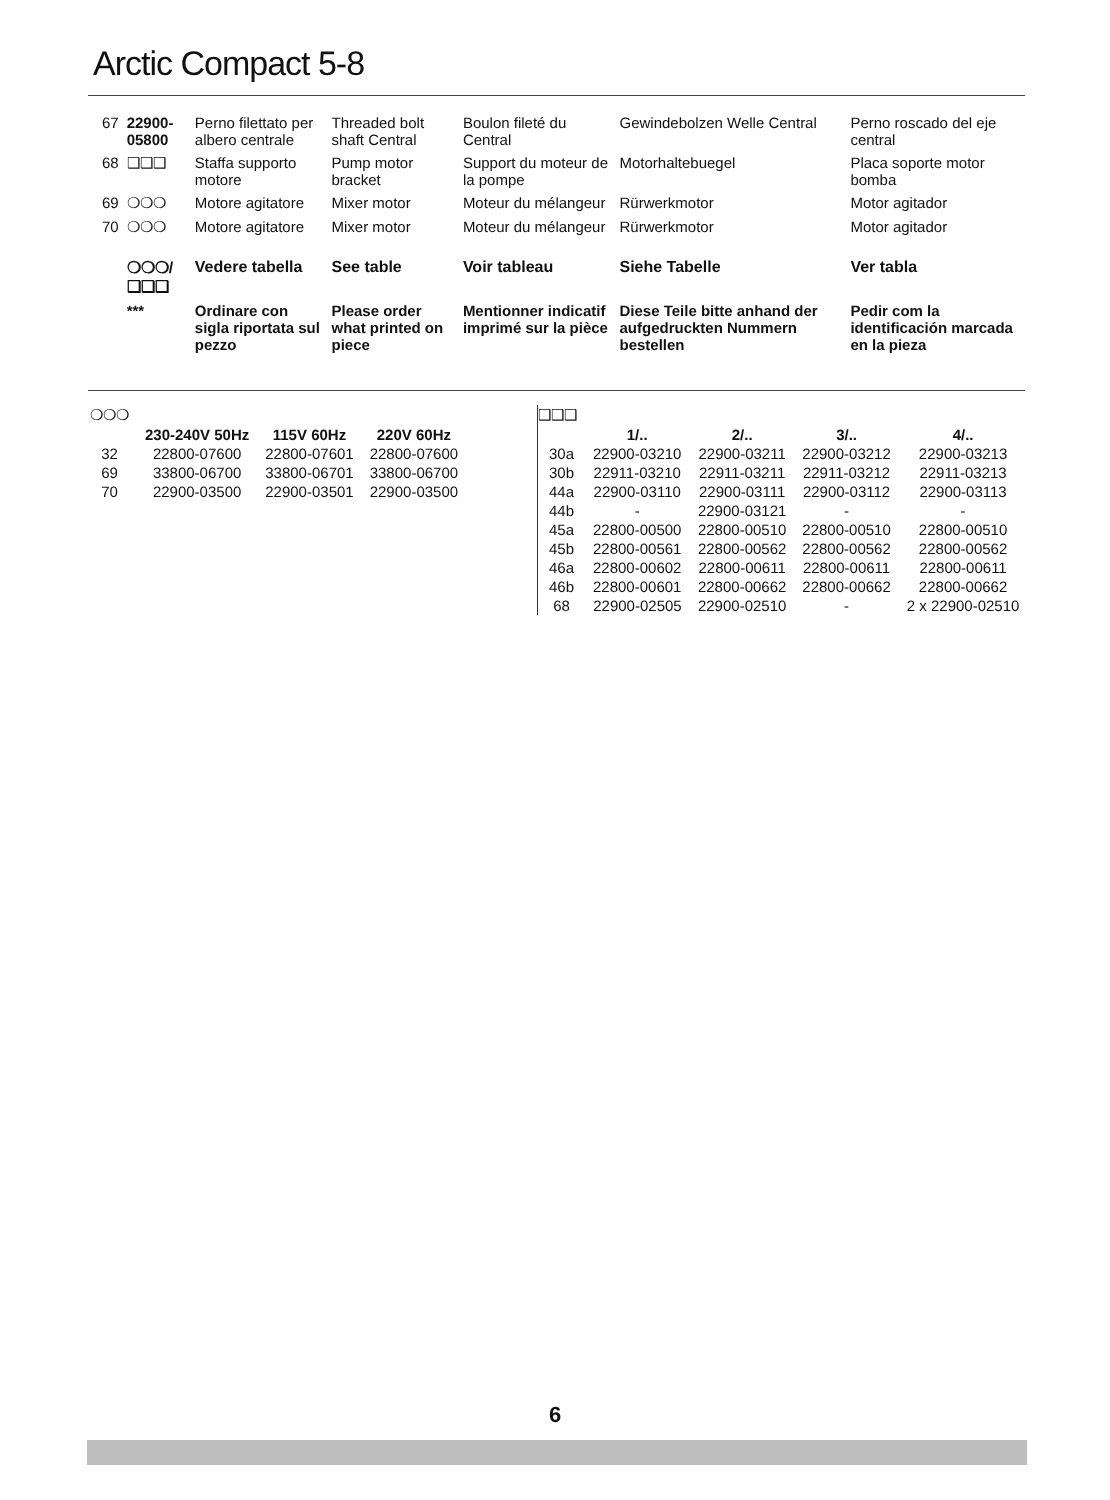Arctic Compact 5-8
| 67 | 22900-05800 | Perno filettato per albero centrale | Threaded bolt shaft Central | Boulon fileté du Central | Gewindebolzen Welle Central | Perno roscado del eje central |
| 68 | ❑❑❑ | Staffa supporto motore | Pump motor bracket | Support du moteur de la pompe | Motorhaltebuegel | Placa soporte motor bomba |
| 69 | ❍❍❍ | Motore agitatore | Mixer motor | Moteur du mélangeur | Rürwerkmotor | Motor agitador |
| 70 | ❍❍❍ | Motore agitatore | Mixer motor | Moteur du mélangeur | Rürwerkmotor | Motor agitador |
| | ❍❍❍/❑❑❑ | Vedere tabella | See table | Voir tableau | Siehe Tabelle | Ver tabla |
| | *** | Ordinare con sigla riportata sul pezzo | Please order what printed on piece | Mentionner indicatif imprimé sur la pièce | Diese Teile bitte anhand der aufgedruckten Nummern bestellen | Pedir com la identificación marcada en la pieza |
| ❍❍❍ | | | |
| | 230-240V 50Hz | 115V 60Hz | 220V 60Hz |
| 32 | 22800-07600 | 22800-07601 | 22800-07600 |
| 69 | 33800-06700 | 33800-06701 | 33800-06700 |
| 70 | 22900-03500 | 22900-03501 | 22900-03500 |
| ❑❑❑ | | | | |
| | 1/.. | 2/.. | 3/.. | 4/.. |
| 30a | 22900-03210 | 22900-03211 | 22900-03212 | 22900-03213 |
| 30b | 22911-03210 | 22911-03211 | 22911-03212 | 22911-03213 |
| 44a | 22900-03110 | 22900-03111 | 22900-03112 | 22900-03113 |
| 44b | - | 22900-03121 | - | - |
| 45a | 22800-00500 | 22800-00510 | 22800-00510 | 22800-00510 |
| 45b | 22800-00561 | 22800-00562 | 22800-00562 | 22800-00562 |
| 46a | 22800-00602 | 22800-00611 | 22800-00611 | 22800-00611 |
| 46b | 22800-00601 | 22800-00662 | 22800-00662 | 22800-00662 |
| 68 | 22900-02505 | 22900-02510 | - | 2 x 22900-02510 |
6